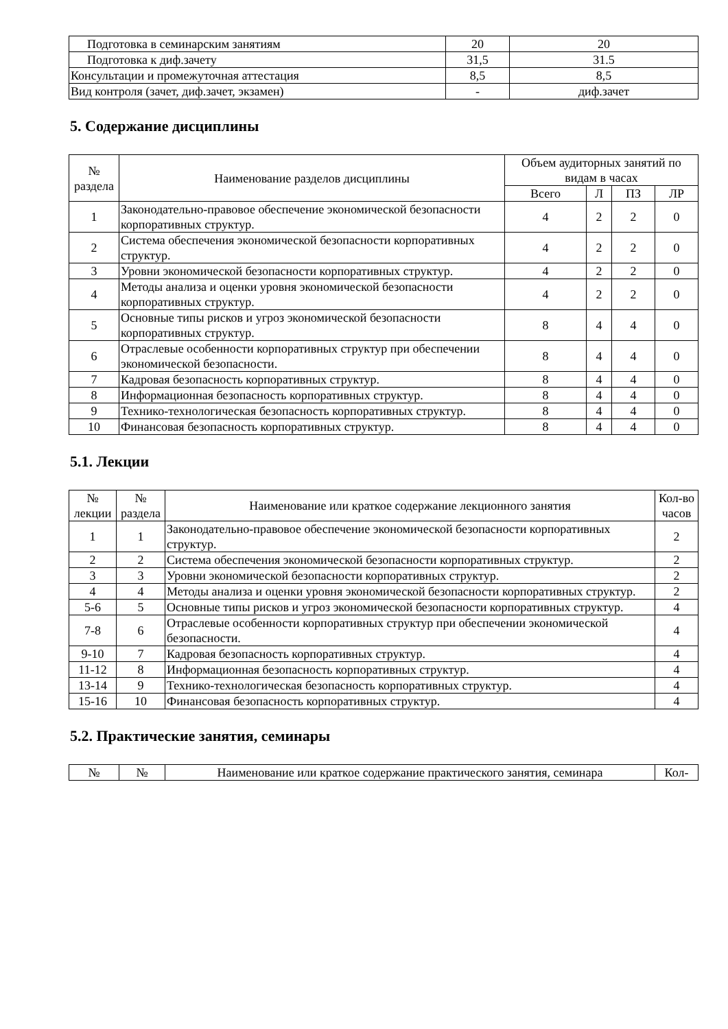| Подготовка в семинарским занятиям | 20 | 20 |
| Подготовка к диф.зачету | 31,5 | 31.5 |
| Консультации и промежуточная аттестация | 8,5 | 8,5 |
| Вид контроля (зачет, диф.зачет, экзамен) | - | диф.зачет |
5. Содержание дисциплины
| № раздела | Наименование разделов дисциплины | Объем аудиторных занятий по видам в часах | | | |
| --- | --- | --- | --- | --- | --- |
| | | Всего | Л | ПЗ | ЛР |
| 1 | Законодательно-правовое обеспечение экономической безопасности корпоративных структур. | 4 | 2 | 2 | 0 |
| 2 | Система обеспечения экономической безопасности корпоративных структур. | 4 | 2 | 2 | 0 |
| 3 | Уровни экономической безопасности корпоративных структур. | 4 | 2 | 2 | 0 |
| 4 | Методы анализа и оценки уровня экономической безопасности корпоративных структур. | 4 | 2 | 2 | 0 |
| 5 | Основные типы рисков и угроз экономической безопасности корпоративных структур. | 8 | 4 | 4 | 0 |
| 6 | Отраслевые особенности корпоративных структур при обеспечении экономической безопасности. | 8 | 4 | 4 | 0 |
| 7 | Кадровая безопасность корпоративных структур. | 8 | 4 | 4 | 0 |
| 8 | Информационная безопасность корпоративных структур. | 8 | 4 | 4 | 0 |
| 9 | Технико-технологическая безопасность корпоративных структур. | 8 | 4 | 4 | 0 |
| 10 | Финансовая безопасность корпоративных структур. | 8 | 4 | 4 | 0 |
5.1. Лекции
| № лекции | № раздела | Наименование или краткое содержание лекционного занятия | Кол-во часов |
| --- | --- | --- | --- |
| 1 | 1 | Законодательно-правовое обеспечение экономической безопасности корпоративных структур. | 2 |
| 2 | 2 | Система обеспечения экономической безопасности корпоративных структур. | 2 |
| 3 | 3 | Уровни экономической безопасности корпоративных структур. | 2 |
| 4 | 4 | Методы анализа и оценки уровня экономической безопасности корпоративных структур. | 2 |
| 5-6 | 5 | Основные типы рисков и угроз экономической безопасности корпоративных структур. | 4 |
| 7-8 | 6 | Отраслевые особенности корпоративных структур при обеспечении экономической безопасности. | 4 |
| 9-10 | 7 | Кадровая безопасность корпоративных структур. | 4 |
| 11-12 | 8 | Информационная безопасность корпоративных структур. | 4 |
| 13-14 | 9 | Технико-технологическая безопасность корпоративных структур. | 4 |
| 15-16 | 10 | Финансовая безопасность корпоративных структур. | 4 |
5.2. Практические занятия, семинары
| № | № | Наименование или краткое содержание практического занятия, семинара | Кол- |
| --- | --- | --- | --- |